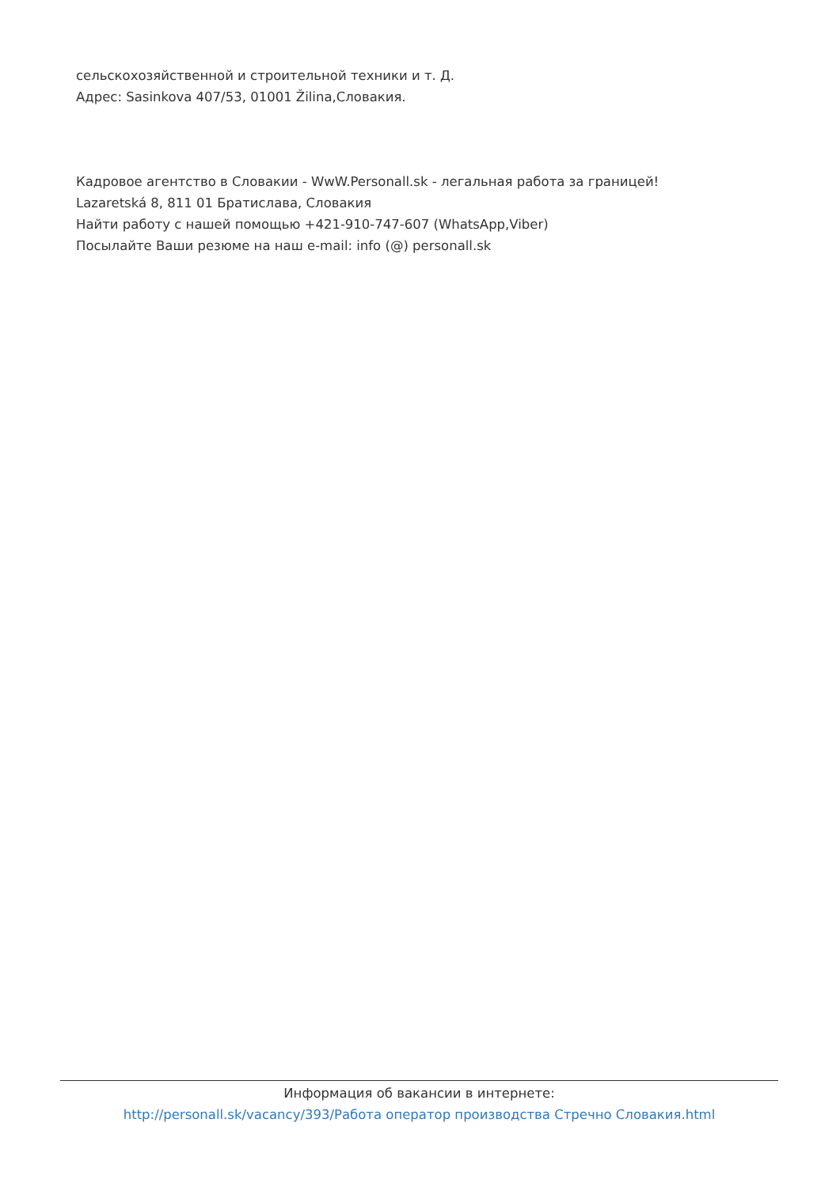сельскохозяйственной и строительной техники и т. Д.
Адрес: Sasinkova 407/53, 01001 Žilina,Словакия.
Кадровое агентство в Словакии - WwW.Personall.sk - легальная работа за границей!
Lazaretská 8, 811 01 Братислава, Словакия
Найти работу с нашей помощью +421-910-747-607 (WhatsApp,Viber)
Посылайте Ваши резюме на наш e-mail: info (@) personall.sk
Информация об вакансии в интернете:
http://personall.sk/vacancy/393/Работа оператор производства Стречно Словакия.html